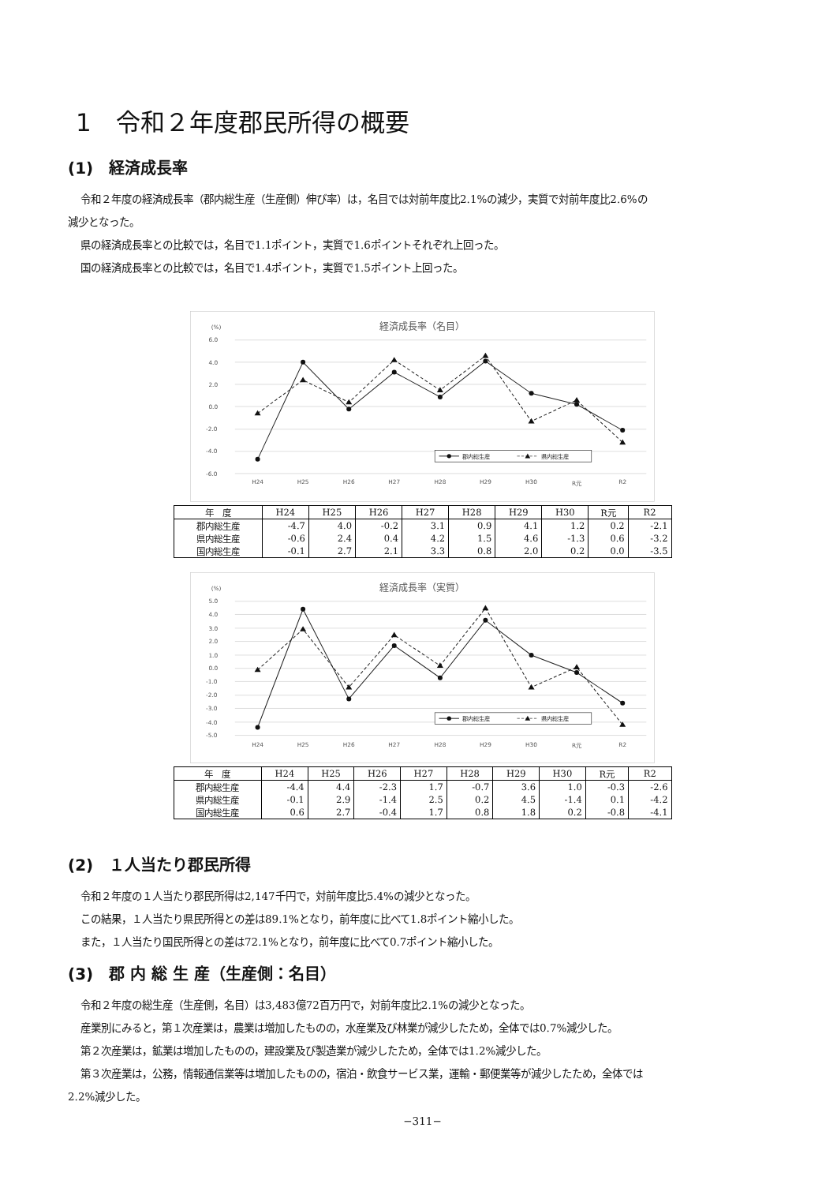1　令和２年度郡民所得の概要
(1)　経済成長率
令和２年度の経済成長率（郡内総生産（生産側）伸び率）は，名目では対前年度比2.1%の減少，実質で対前年度比2.6%の
減少となった。
県の経済成長率との比較では，名目で1.1ポイント，実質で1.6ポイントそれぞれ上回った。
国の経済成長率との比較では，名目で1.4ポイント，実質で1.5ポイント上回った。
経済成長率（名目）
(%)
6.0
4.0
2.0
0.0
-2.0
-4.0
-6.0
H24
H25
H26
H27
H28
H29
H30
R元
R2
郡内総生産
県内総生産
| 年 度 | H24 | H25 | H26 | H27 | H28 | H29 | H30 | R元 | R2 |
| --- | --- | --- | --- | --- | --- | --- | --- | --- | --- |
| 郡内総生産 | -4.7 | 4.0 | -0.2 | 3.1 | 0.9 | 4.1 | 1.2 | 0.2 | -2.1 |
| 県内総生産 | -0.6 | 2.4 | 0.4 | 4.2 | 1.5 | 4.6 | -1.3 | 0.6 | -3.2 |
| 国内総生産 | -0.1 | 2.7 | 2.1 | 3.3 | 0.8 | 2.0 | 0.2 | 0.0 | -3.5 |
経済成長率（実質）
(%)
5.0
4.0
3.0
2.0
1.0
0.0
-1.0
-2.0
-3.0
-4.0
-5.0
H24
H25
H26
H27
H28
H29
H30
R元
R2
郡内総生産
県内総生産
| 年 度 | H24 | H25 | H26 | H27 | H28 | H29 | H30 | R元 | R2 |
| --- | --- | --- | --- | --- | --- | --- | --- | --- | --- |
| 郡内総生産 | -4.4 | 4.4 | -2.3 | 1.7 | -0.7 | 3.6 | 1.0 | -0.3 | -2.6 |
| 県内総生産 | -0.1 | 2.9 | -1.4 | 2.5 | 0.2 | 4.5 | -1.4 | 0.1 | -4.2 |
| 国内総生産 | 0.6 | 2.7 | -0.4 | 1.7 | 0.8 | 1.8 | 0.2 | -0.8 | -4.1 |
(2)　１人当たり郡民所得
令和２年度の１人当たり郡民所得は2,147千円で，対前年度比5.4%の減少となった。
この結果，１人当たり県民所得との差は89.1%となり，前年度に比べて1.8ポイント縮小した。
また，１人当たり国民所得との差は72.1%となり，前年度に比べて0.7ポイント縮小した。
(3)　郡 内 総 生 産（生産側：名目）
令和２年度の総生産（生産側，名目）は3,483億72百万円で，対前年度比2.1%の減少となった。
産業別にみると，第１次産業は，農業は増加したものの，水産業及び林業が減少したため，全体では0.7%減少した。
第２次産業は，鉱業は増加したものの，建設業及び製造業が減少したため，全体では1.2%減少した。
第３次産業は，公務，情報通信業等は増加したものの，宿泊・飲食サービス業，運輸・郵便業等が減少したため，全体では
2.2%減少した。
−311−